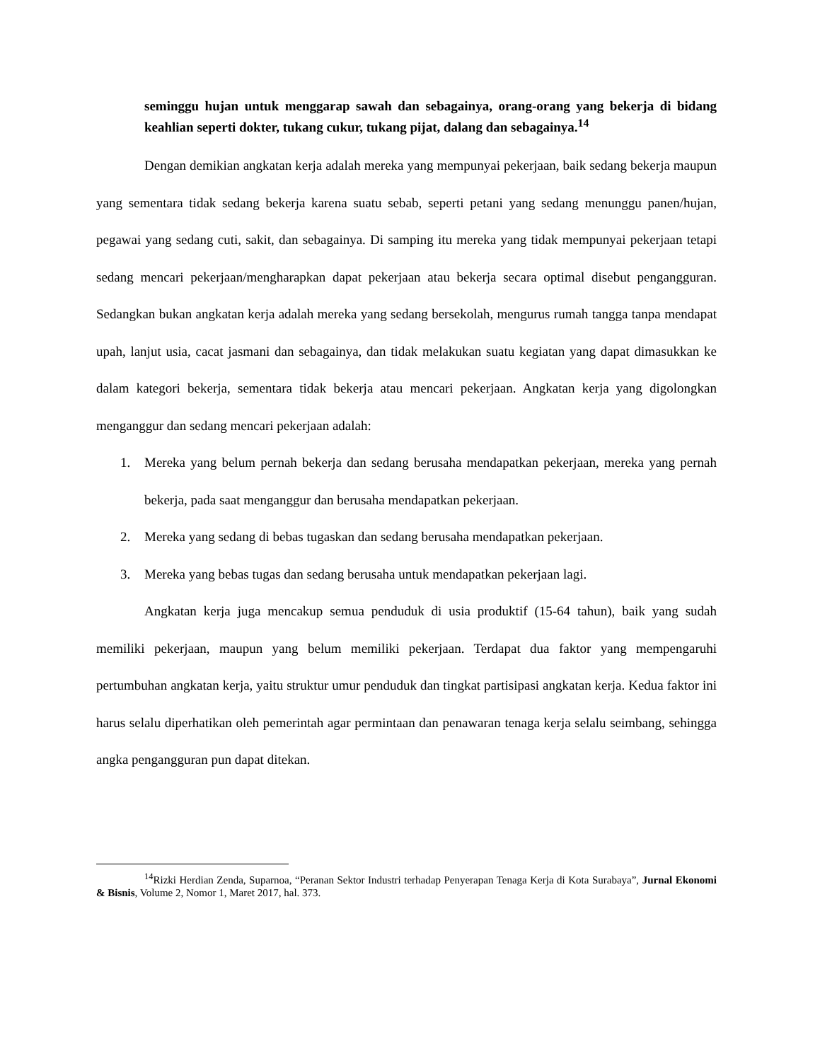seminggu hujan untuk menggarap sawah dan sebagainya, orang-orang yang bekerja di bidang keahlian seperti dokter, tukang cukur, tukang pijat, dalang dan sebagainya.<sup>14</sup>
Dengan demikian angkatan kerja adalah mereka yang mempunyai pekerjaan, baik sedang bekerja maupun yang sementara tidak sedang bekerja karena suatu sebab, seperti petani yang sedang menunggu panen/hujan, pegawai yang sedang cuti, sakit, dan sebagainya. Di samping itu mereka yang tidak mempunyai pekerjaan tetapi sedang mencari pekerjaan/mengharapkan dapat pekerjaan atau bekerja secara optimal disebut pengangguran. Sedangkan bukan angkatan kerja adalah mereka yang sedang bersekolah, mengurus rumah tangga tanpa mendapat upah, lanjut usia, cacat jasmani dan sebagainya, dan tidak melakukan suatu kegiatan yang dapat dimasukkan ke dalam kategori bekerja, sementara tidak bekerja atau mencari pekerjaan. Angkatan kerja yang digolongkan menganggur dan sedang mencari pekerjaan adalah:
1. Mereka yang belum pernah bekerja dan sedang berusaha mendapatkan pekerjaan, mereka yang pernah bekerja, pada saat menganggur dan berusaha mendapatkan pekerjaan.
2. Mereka yang sedang di bebas tugaskan dan sedang berusaha mendapatkan pekerjaan.
3. Mereka yang bebas tugas dan sedang berusaha untuk mendapatkan pekerjaan lagi.
Angkatan kerja juga mencakup semua penduduk di usia produktif (15-64 tahun), baik yang sudah memiliki pekerjaan, maupun yang belum memiliki pekerjaan. Terdapat dua faktor yang mempengaruhi pertumbuhan angkatan kerja, yaitu struktur umur penduduk dan tingkat partisipasi angkatan kerja. Kedua faktor ini harus selalu diperhatikan oleh pemerintah agar permintaan dan penawaran tenaga kerja selalu seimbang, sehingga angka pengangguran pun dapat ditekan.
<sup>14</sup> Rizki Herdian Zenda, Suparnoa, “Peranan Sektor Industri terhadap Penyerapan Tenaga Kerja di Kota Surabaya”, Jurnal Ekonomi & Bisnis, Volume 2, Nomor 1, Maret 2017, hal. 373.